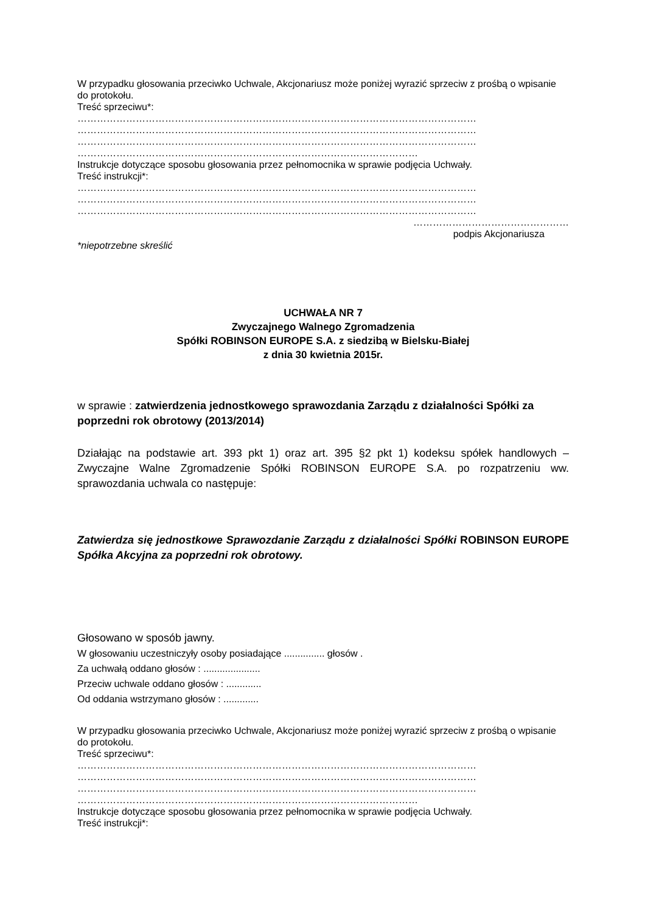W przypadku głosowania przeciwko Uchwale, Akcjonariusz może poniżej wyrazić sprzeciw z prośbą o wpisanie do protokołu.
Treść sprzeciwu*:
……………………………………………………………………………………………………………
……………………………………………………………………………………………………………
……………………………………………………………………………………………………………
……………………………………………………………………………………………
Instrukcje dotyczące sposobu głosowania przez pełnomocnika w sprawie podjęcia Uchwały.
Treść instrukcji*:
……………………………………………………………………………………………………………
……………………………………………………………………………………………………………
……………………………………………………………………………………………………………
…………………………………………
podpis Akcjonariusza
*niepotrzebne skreślić
UCHWAŁA NR 7
Zwyczajnego Walnego Zgromadzenia
Spółki ROBINSON EUROPE S.A. z siedzibą w Bielsku-Białej
z dnia 30 kwietnia 2015r.
w sprawie : zatwierdzenia jednostkowego sprawozdania Zarządu z działalności Spółki za poprzedni rok obrotowy (2013/2014)
Działając na podstawie art. 393 pkt 1) oraz art. 395 §2 pkt 1) kodeksu spółek handlowych – Zwyczajne Walne Zgromadzenie Spółki ROBINSON EUROPE S.A. po rozpatrzeniu ww. sprawozdania uchwala co następuje:
Zatwierdza się jednostkowe Sprawozdanie Zarządu z działalności Spółki ROBINSON EUROPE Spółka Akcyjna za poprzedni rok obrotowy.
Głosowano w sposób jawny.
W głosowaniu uczestniczyły osoby posiadające ............... głosów .
Za uchwałą oddano głosów : .....................
Przeciw uchwale oddano głosów : .............
Od oddania wstrzymano głosów : .............
W przypadku głosowania przeciwko Uchwale, Akcjonariusz może poniżej wyrazić sprzeciw z prośbą o wpisanie do protokołu.
Treść sprzeciwu*:
……………………………………………………………………………………………………………
……………………………………………………………………………………………………………
……………………………………………………………………………………………………………
……………………………………………………………………………………………
Instrukcje dotyczące sposobu głosowania przez pełnomocnika w sprawie podjęcia Uchwały.
Treść instrukcji*: